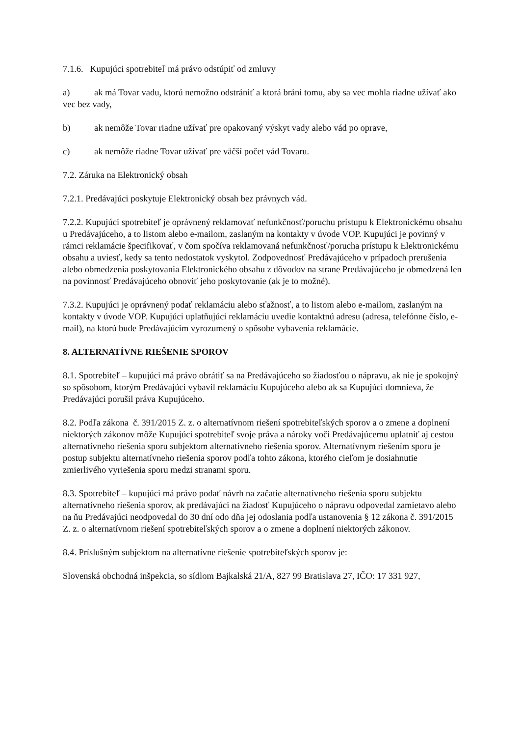7.1.6. Kupujúci spotrebiteľ má právo odstúpiť od zmluvy
a) ak má Tovar vadu, ktorú nemožno odstrániť a ktorá bráni tomu, aby sa vec mohla riadne užívať ako vec bez vady,
b) ak nemôže Tovar riadne užívať pre opakovaný výskyt vady alebo vád po oprave,
c) ak nemôže riadne Tovar užívať pre väčší počet vád Tovaru.
7.2. Záruka na Elektronický obsah
7.2.1. Predávajúci poskytuje Elektronický obsah bez právnych vád.
7.2.2. Kupujúci spotrebiteľ je oprávnený reklamovať nefunkčnosť/poruchu prístupu k Elektronickému obsahu u Predávajúceho, a to listom alebo e-mailom, zaslaným na kontakty v úvode VOP. Kupujúci je povinný v rámci reklamácie špecifikovať, v čom spočíva reklamovaná nefunkčnosť/porucha prístupu k Elektronickému obsahu a uviesť, kedy sa tento nedostatok vyskytol. Zodpovednosť Predávajúceho v prípadoch prerušenia alebo obmedzenia poskytovania Elektronického obsahu z dôvodov na strane Predávajúceho je obmedzená len na povinnosť Predávajúceho obnoviť jeho poskytovanie (ak je to možné).
7.3.2. Kupujúci je oprávnený podať reklamáciu alebo sťažnosť, a to listom alebo e-mailom, zaslaným na kontakty v úvode VOP. Kupujúci uplatňujúci reklamáciu uvedie kontaktnú adresu (adresa, telefónne číslo, e-mail), na ktorú bude Predávajúcim vyrozumený o spôsobe vybavenia reklamácie.
8. ALTERNATÍVNE RIEŠENIE SPOROV
8.1. Spotrebiteľ – kupujúci má právo obrátiť sa na Predávajúceho so žiadosťou o nápravu, ak nie je spokojný so spôsobom, ktorým Predávajúci vybavil reklamáciu Kupujúceho alebo ak sa Kupujúci domnieva, že Predávajúci porušil práva Kupujúceho.
8.2. Podľa zákona č. 391/2015 Z. z. o alternatívnom riešení spotrebiteľských sporov a o zmene a doplnení niektorých zákonov môže Kupujúci spotrebiteľ svoje práva a nároky voči Predávajúcemu uplatniť aj cestou alternatívneho riešenia sporu subjektom alternatívneho riešenia sporov. Alternatívnym riešením sporu je postup subjektu alternatívneho riešenia sporov podľa tohto zákona, ktorého cieľom je dosiahnutie zmierlivého vyriešenia sporu medzi stranami sporu.
8.3. Spotrebiteľ – kupujúci má právo podať návrh na začatie alternatívneho riešenia sporu subjektu alternatívneho riešenia sporov, ak predávajúci na žiadosť Kupujúceho o nápravu odpovedal zamietavo alebo na ňu Predávajúci neodpovedal do 30 dní odo dňa jej odoslania podľa ustanovenia § 12 zákona č. 391/2015 Z. z. o alternatívnom riešení spotrebiteľských sporov a o zmene a doplnení niektorých zákonov.
8.4. Príslušným subjektom na alternatívne riešenie spotrebiteľských sporov je:
Slovenská obchodná inšpekcia, so sídlom Bajkalská 21/A, 827 99 Bratislava 27, IČO: 17 331 927,